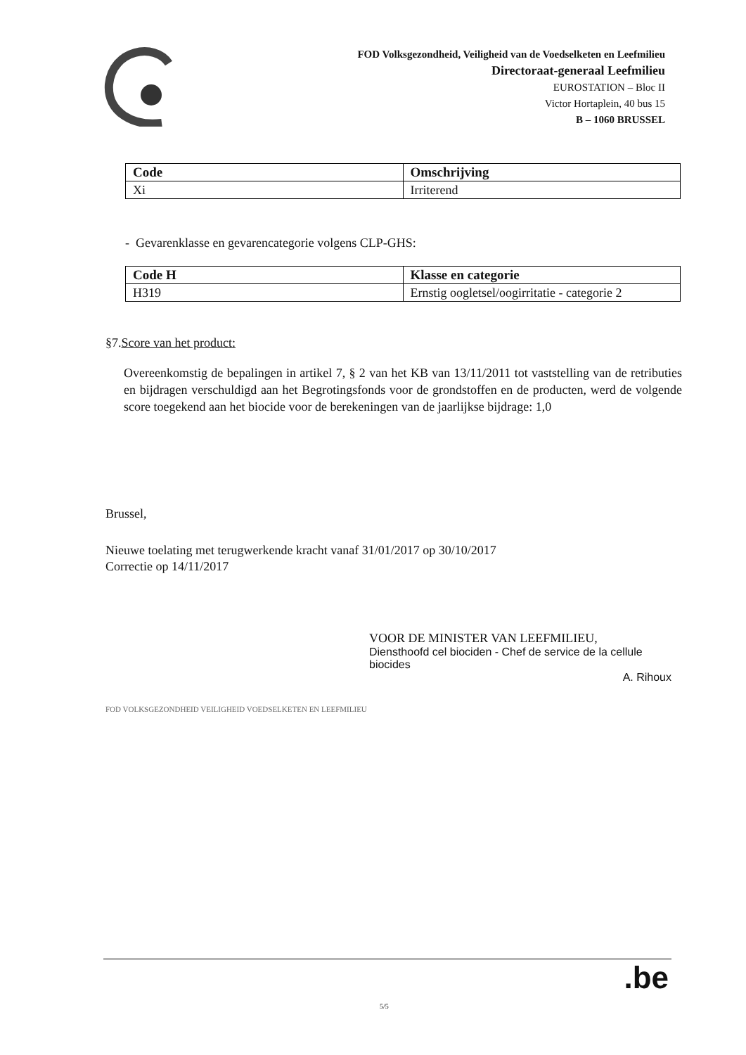FOD Volksgezondheid, Veiligheid van de Voedselketen en Leefmilieu
Directoraat-generaal Leefmilieu
EUROSTATION – Bloc II
Victor Hortaplein, 40 bus 15
B – 1060 BRUSSEL
| Code | Omschrijving |
| --- | --- |
| Xi | Irriterend |
- Gevarenklasse en gevarencategorie volgens CLP-GHS:
| Code H | Klasse en categorie |
| --- | --- |
| H319 | Ernstig oogletsel/oogirritatie - categorie 2 |
§7.Score van het product:
Overeenkomstig de bepalingen in artikel 7, § 2 van het KB van 13/11/2011 tot vaststelling van de retributies en bijdragen verschuldigd aan het Begrotingsfonds voor de grondstoffen en de producten, werd de volgende score toegekend aan het biocide voor de berekeningen van de jaarlijkse bijdrage: 1,0
Brussel,
Nieuwe toelating met terugwerkende kracht vanaf 31/01/2017 op 30/10/2017
Correctie op 14/11/2017
VOOR DE MINISTER VAN LEEFMILIEU,
Diensthoofd cel biociden - Chef de service de la cellule biocides
A. Rihoux
FOD VOLKSGEZONDHEID VEILIGHEID VOEDSELKETEN EN LEEFMILIEU
5/5
.be